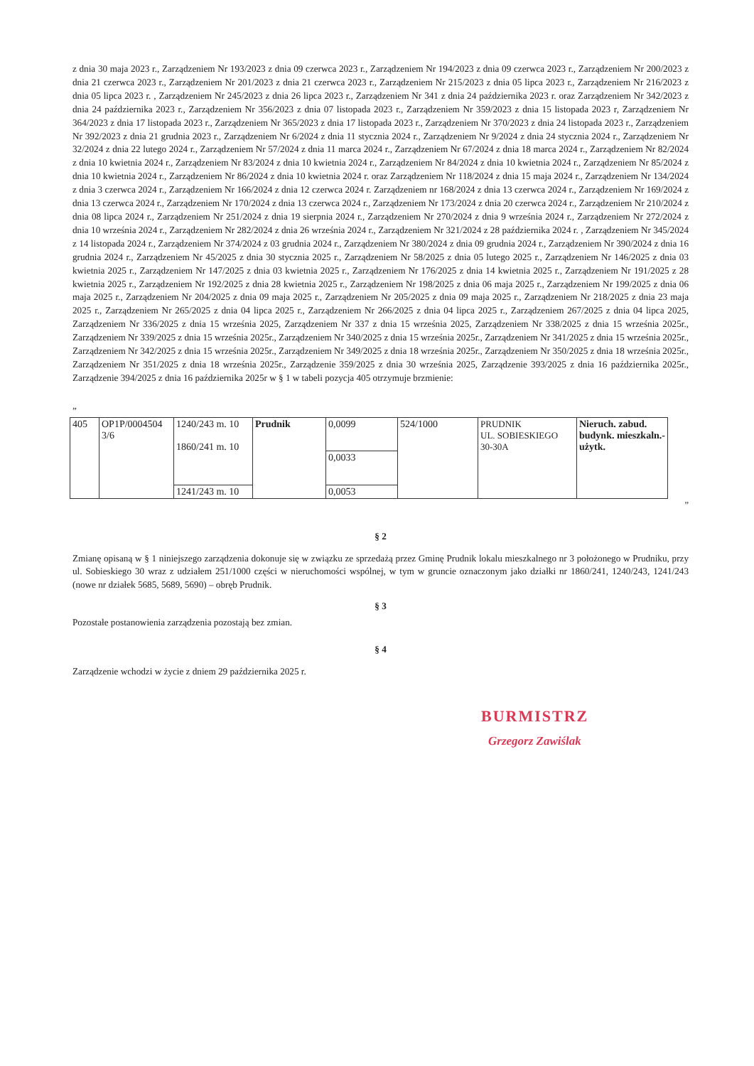z dnia 30 maja 2023 r., Zarządzeniem Nr 193/2023 z dnia 09 czerwca 2023 r., Zarządzeniem Nr 194/2023 z dnia 09 czerwca 2023 r., Zarządzeniem Nr 200/2023 z dnia 21 czerwca 2023 r., Zarządzeniem Nr 201/2023 z dnia 21 czerwca 2023 r., Zarządzeniem Nr 215/2023 z dnia 05 lipca 2023 r., Zarządzeniem Nr 216/2023 z dnia 05 lipca 2023 r. , Zarządzeniem Nr 245/2023 z dnia 26 lipca 2023 r., Zarządzeniem Nr 341 z dnia 24 października 2023 r. oraz Zarządzeniem Nr 342/2023 z dnia 24 października 2023 r., Zarządzeniem Nr 356/2023 z dnia 07 listopada 2023 r., Zarządzeniem Nr 359/2023 z dnia 15 listopada 2023 r, Zarządzeniem Nr 364/2023 z dnia 17 listopada 2023 r., Zarządzeniem Nr 365/2023 z dnia 17 listopada 2023 r., Zarządzeniem Nr 370/2023 z dnia 24 listopada 2023 r., Zarządzeniem Nr 392/2023 z dnia 21 grudnia 2023 r., Zarządzeniem Nr 6/2024 z dnia 11 stycznia 2024 r., Zarządzeniem Nr 9/2024 z dnia 24 stycznia 2024 r., Zarządzeniem Nr 32/2024 z dnia 22 lutego 2024 r., Zarządzeniem Nr 57/2024 z dnia 11 marca 2024 r., Zarządzeniem Nr 67/2024 z dnia 18 marca 2024 r., Zarządzeniem Nr 82/2024 z dnia 10 kwietnia 2024 r., Zarządzeniem Nr 83/2024 z dnia 10 kwietnia 2024 r., Zarządzeniem Nr 84/2024 z dnia 10 kwietnia 2024 r., Zarządzeniem Nr 85/2024 z dnia 10 kwietnia 2024 r., Zarządzeniem Nr 86/2024 z dnia 10 kwietnia 2024 r. oraz Zarządzeniem Nr 118/2024 z dnia 15 maja 2024 r., Zarządzeniem Nr 134/2024 z dnia 3 czerwca 2024 r., Zarządzeniem Nr 166/2024 z dnia 12 czerwca 2024 r. Zarządzeniem nr 168/2024 z dnia 13 czerwca 2024 r., Zarządzeniem Nr 169/2024 z dnia 13 czerwca 2024 r., Zarządzeniem Nr 170/2024 z dnia 13 czerwca 2024 r., Zarządzeniem Nr 173/2024 z dnia 20 czerwca 2024 r., Zarządzeniem Nr 210/2024 z dnia 08 lipca 2024 r., Zarządzeniem Nr 251/2024 z dnia 19 sierpnia 2024 r., Zarządzeniem Nr 270/2024 z dnia 9 września 2024 r., Zarządzeniem Nr 272/2024 z dnia 10 września 2024 r., Zarządzeniem Nr 282/2024 z dnia 26 września 2024 r., Zarządzeniem Nr 321/2024 z 28 października 2024 r. , Zarządzeniem Nr 345/2024 z 14 listopada 2024 r., Zarządzeniem Nr 374/2024 z 03 grudnia 2024 r., Zarządzeniem Nr 380/2024 z dnia 09 grudnia 2024 r., Zarządzeniem Nr 390/2024 z dnia 16 grudnia 2024 r., Zarządzeniem Nr 45/2025 z dnia 30 stycznia 2025 r., Zarządzeniem Nr 58/2025 z dnia 05 lutego 2025 r., Zarządzeniem Nr 146/2025 z dnia 03 kwietnia 2025 r., Zarządzeniem Nr 147/2025 z dnia 03 kwietnia 2025 r., Zarządzeniem Nr 176/2025 z dnia 14 kwietnia 2025 r., Zarządzeniem Nr 191/2025 z 28 kwietnia 2025 r., Zarządzeniem Nr 192/2025 z dnia 28 kwietnia 2025 r., Zarządzeniem Nr 198/2025 z dnia 06 maja 2025 r., Zarządzeniem Nr 199/2025 z dnia 06 maja 2025 r., Zarządzeniem Nr 204/2025 z dnia 09 maja 2025 r., Zarządzeniem Nr 205/2025 z dnia 09 maja 2025 r., Zarządzeniem Nr 218/2025 z dnia 23 maja 2025 r., Zarządzeniem Nr 265/2025 z dnia 04 lipca 2025 r., Zarządzeniem Nr 266/2025 z dnia 04 lipca 2025 r., Zarządzeniem 267/2025 z dnia 04 lipca 2025, Zarządzeniem Nr 336/2025 z dnia 15 września 2025, Zarządzeniem Nr 337 z dnia 15 września 2025, Zarządzeniem Nr 338/2025 z dnia 15 września 2025r., Zarządzeniem Nr 339/2025 z dnia 15 września 2025r., Zarządzeniem Nr 340/2025 z dnia 15 września 2025r., Zarządzeniem Nr 341/2025 z dnia 15 września 2025r., Zarządzeniem Nr 342/2025 z dnia 15 września 2025r., Zarządzeniem Nr 349/2025 z dnia 18 września 2025r., Zarządzeniem Nr 350/2025 z dnia 18 września 2025r., Zarządzeniem Nr 351/2025 z dnia 18 września 2025r., Zarządzenie 359/2025 z dnia 30 września 2025, Zarządzenie 393/2025 z dnia 16 października 2025r., Zarządzenie 394/2025 z dnia 16 października 2025r w § 1 w tabeli pozycja 405 otrzymuje brzmienie:
„
| 405 | OP1P/0004504 3/6 | 1240/243 m. 10 1860/241 m. 10 | Prudnik | 0,0099 | 524/1000 | PRUDNIK UL. SOBIESKIEGO 30-30A | Nieruch. zabud. budynk. mieszkaln.-użytk. |
| | | | | 0,0033 | | | |
| | | 1241/243 m. 10 | | 0,0053 | | | |
”
§ 2
Zmianę opisaną w § 1 niniejszego zarządzenia dokonuje się w związku ze sprzedażą przez Gminę Prudnik lokalu mieszkalnego nr 3 położonego w Prudniku, przy ul. Sobieskiego 30 wraz z udziałem 251/1000 części w nieruchomości wspólnej, w tym w gruncie oznaczonym jako działki nr 1860/241, 1240/243, 1241/243 (nowe nr działek 5685, 5689, 5690) – obręb Prudnik.
§ 3
Pozostałe postanowienia zarządzenia pozostają bez zmian.
§ 4
Zarządzenie wchodzi w życie z dniem 29 października 2025 r.
BURMISTRZ
Grzegorz Zawiślak